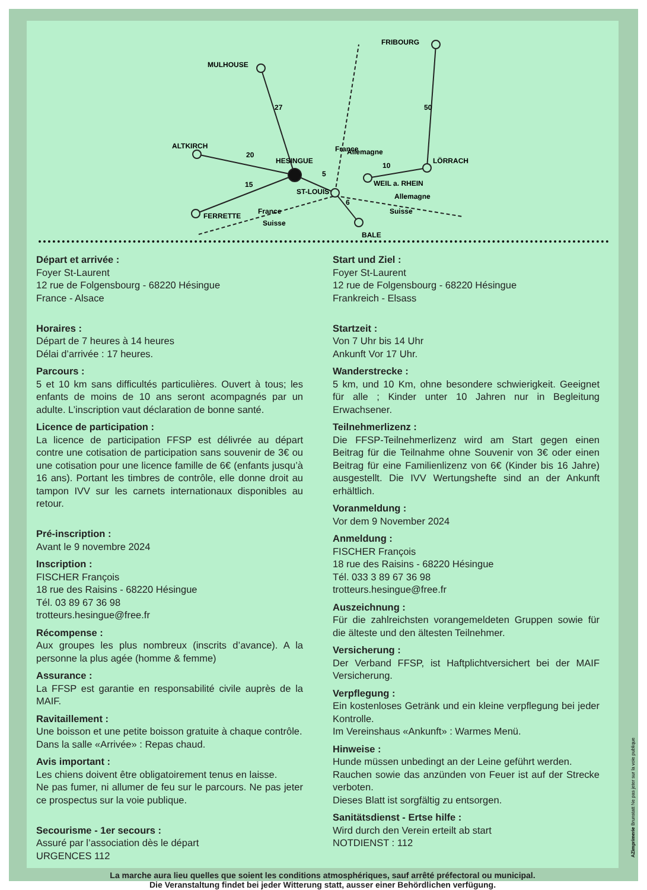MULHOUSE
ALTKIRCH
HESINGUE
FERRETTE
ST-LOUIS
BALE
WEIL a. RHEIN
LÖRRACH
FRIBOURG
20
15
27
5
6
10
50
France
Suisse
Allemagne
Suisse
France
Allemagne
Départ et arrivée :
Foyer St-Laurent
12 rue de Folgensbourg - 68220 Hésingue
France - Alsace
Horaires :
Départ de 7 heures à 14 heures
Délai d’arrivée : 17 heures.
Parcours :
5 et 10 km sans difficultés particulières. Ouvert à tous; les enfants de moins de 10 ans seront acompagnés par un adulte. L’inscription vaut déclaration de bonne santé.
Licence de participation :
La licence de participation FFSP est délivrée au départ contre une cotisation de participation sans souvenir de 3€ ou une cotisation pour une licence famille de 6€ (enfants jusqu’à 16 ans). Portant les timbres de contrôle, elle donne droit au tampon IVV sur les carnets internationaux disponibles au retour.
Pré-inscription :
Avant le 9 novembre 2024
Inscription :
FISCHER François
18 rue des Raisins - 68220 Hésingue
Tél. 03 89 67 36 98
trotteurs.hesingue@free.fr
Récompense :
Aux groupes les plus nombreux (inscrits d’avance). A la personne la plus agée (homme & femme)
Assurance :
La FFSP est garantie en responsabilité civile auprès de la MAIF.
Ravitaillement :
Une boisson et une petite boisson gratuite à chaque contrôle.
Dans la salle «Arrivée» : Repas chaud.
Avis important :
Les chiens doivent être obligatoirement tenus en laisse.
Ne pas fumer, ni allumer de feu sur le parcours. Ne pas jeter ce prospectus sur la voie publique.
Secourisme - 1er secours :
Assuré par l’association dès le départ
URGENCES 112
Start und Ziel :
Foyer St-Laurent
12 rue de Folgensbourg - 68220 Hésingue
Frankreich - Elsass
Startzeit :
Von 7 Uhr bis 14 Uhr
Ankunft Vor 17 Uhr.
Wanderstrecke :
5 km, und 10 Km, ohne besondere schwierigkeit. Geeignet für alle ; Kinder unter 10 Jahren nur in Begleitung Erwachsener.
Teilnehmerlizenz :
Die FFSP-Teilnehmerlizenz wird am Start gegen einen Beitrag für die Teilnahme ohne Souvenir von 3€ oder einen Beitrag für eine Familienlizenz von 6€ (Kinder bis 16 Jahre) ausgestellt. Die IVV Wertungshefte sind an der Ankunft erhältlich.
Voranmeldung :
Vor dem 9 November 2024
Anmeldung :
FISCHER François
18 rue des Raisins - 68220 Hésingue
Tél. 033 3 89 67 36 98
trotteurs.hesingue@free.fr
Auszeichnung :
Für die zahlreichsten vorangemeldeten Gruppen sowie für die älteste und den ältesten Teilnehmer.
Versicherung :
Der Verband FFSP, ist Haftplichtversichert bei der MAIF Versicherung.
Verpflegung :
Ein kostenloses Getränk und ein kleine verpflegung bei jeder Kontrolle.
Im Vereinshaus «Ankunft» : Warmes Menü.
Hinweise :
Hunde müssen unbedingt an der Leine geführt werden.
Rauchen sowie das anzünden von Feuer ist auf der Strecke verboten.
Dieses Blatt ist sorgfältig zu entsorgen.
Sanitätsdienst - Ertse hilfe :
Wird durch den Verein erteilt ab start
NOTDIENST : 112
La marche aura lieu quelles que soient les conditions atmosphériques, sauf arrêté préfectoral ou municipal.
Die Veranstaltung findet bei jeder Witterung statt, ausser einer Behördlichen verfügung.
AZimprimerie Brunstatt Ne pas jeter sur la voie publique